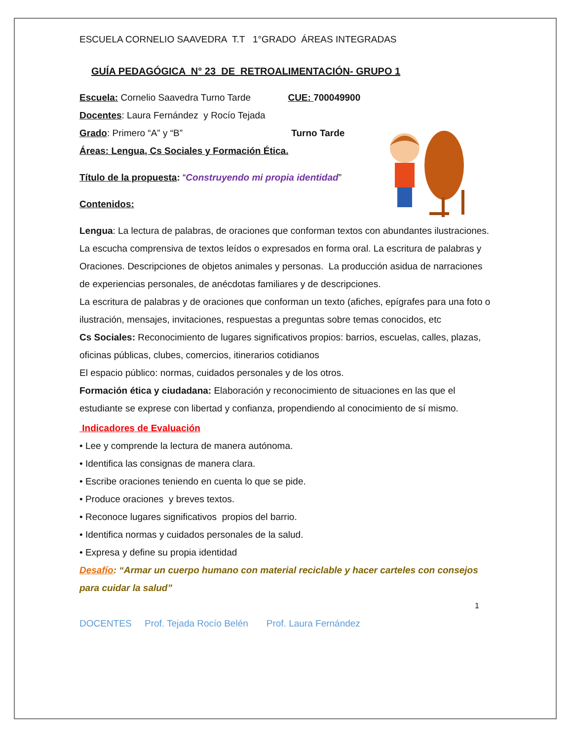ESCUELA CORNELIO SAAVEDRA T.T 1°GRADO ÁREAS INTEGRADAS
GUÍA PEDAGÓGICA N° 23 DE RETROALIMENTACIÓN- GRUPO 1
Escuela: Cornelio Saavedra Turno Tarde CUE: 700049900
Docentes: Laura Fernández y Rocío Tejada
Grado: Primero “A” y “B” Turno Tarde
Áreas: Lengua, Cs Sociales y Formación Ética.
Título de la propuesta: “Construyendo mi propia identidad”
Contenidos:
Lengua: La lectura de palabras, de oraciones que conforman textos con abundantes ilustraciones. La escucha comprensiva de textos leídos o expresados en forma oral. La escritura de palabras y Oraciones. Descripciones de objetos animales y personas. La producción asidua de narraciones de experiencias personales, de anécdotas familiares y de descripciones.
La escritura de palabras y de oraciones que conforman un texto (afiches, epígrafes para una foto o ilustración, mensajes, invitaciones, respuestas a preguntas sobre temas conocidos, etc
Cs Sociales: Reconocimiento de lugares significativos propios: barrios, escuelas, calles, plazas, oficinas públicas, clubes, comercios, itinerarios cotidianos
El espacio público: normas, cuidados personales y de los otros.
Formación ética y ciudadana: Elaboración y reconocimiento de situaciones en las que el estudiante se exprese con libertad y confianza, propendiendo al conocimiento de sí mismo.
Indicadores de Evaluación
• Lee y comprende la lectura de manera autónoma.
• Identifica las consignas de manera clara.
• Escribe oraciones teniendo en cuenta lo que se pide.
• Produce oraciones y breves textos.
• Reconoce lugares significativos propios del barrio.
• Identifica normas y cuidados personales de la salud.
• Expresa y define su propia identidad
Desafío: “Armar un cuerpo humano con material reciclable y hacer carteles con consejos para cuidar la salud”
1
DOCENTES Prof. Tejada Rocío Belén Prof. Laura Fernández